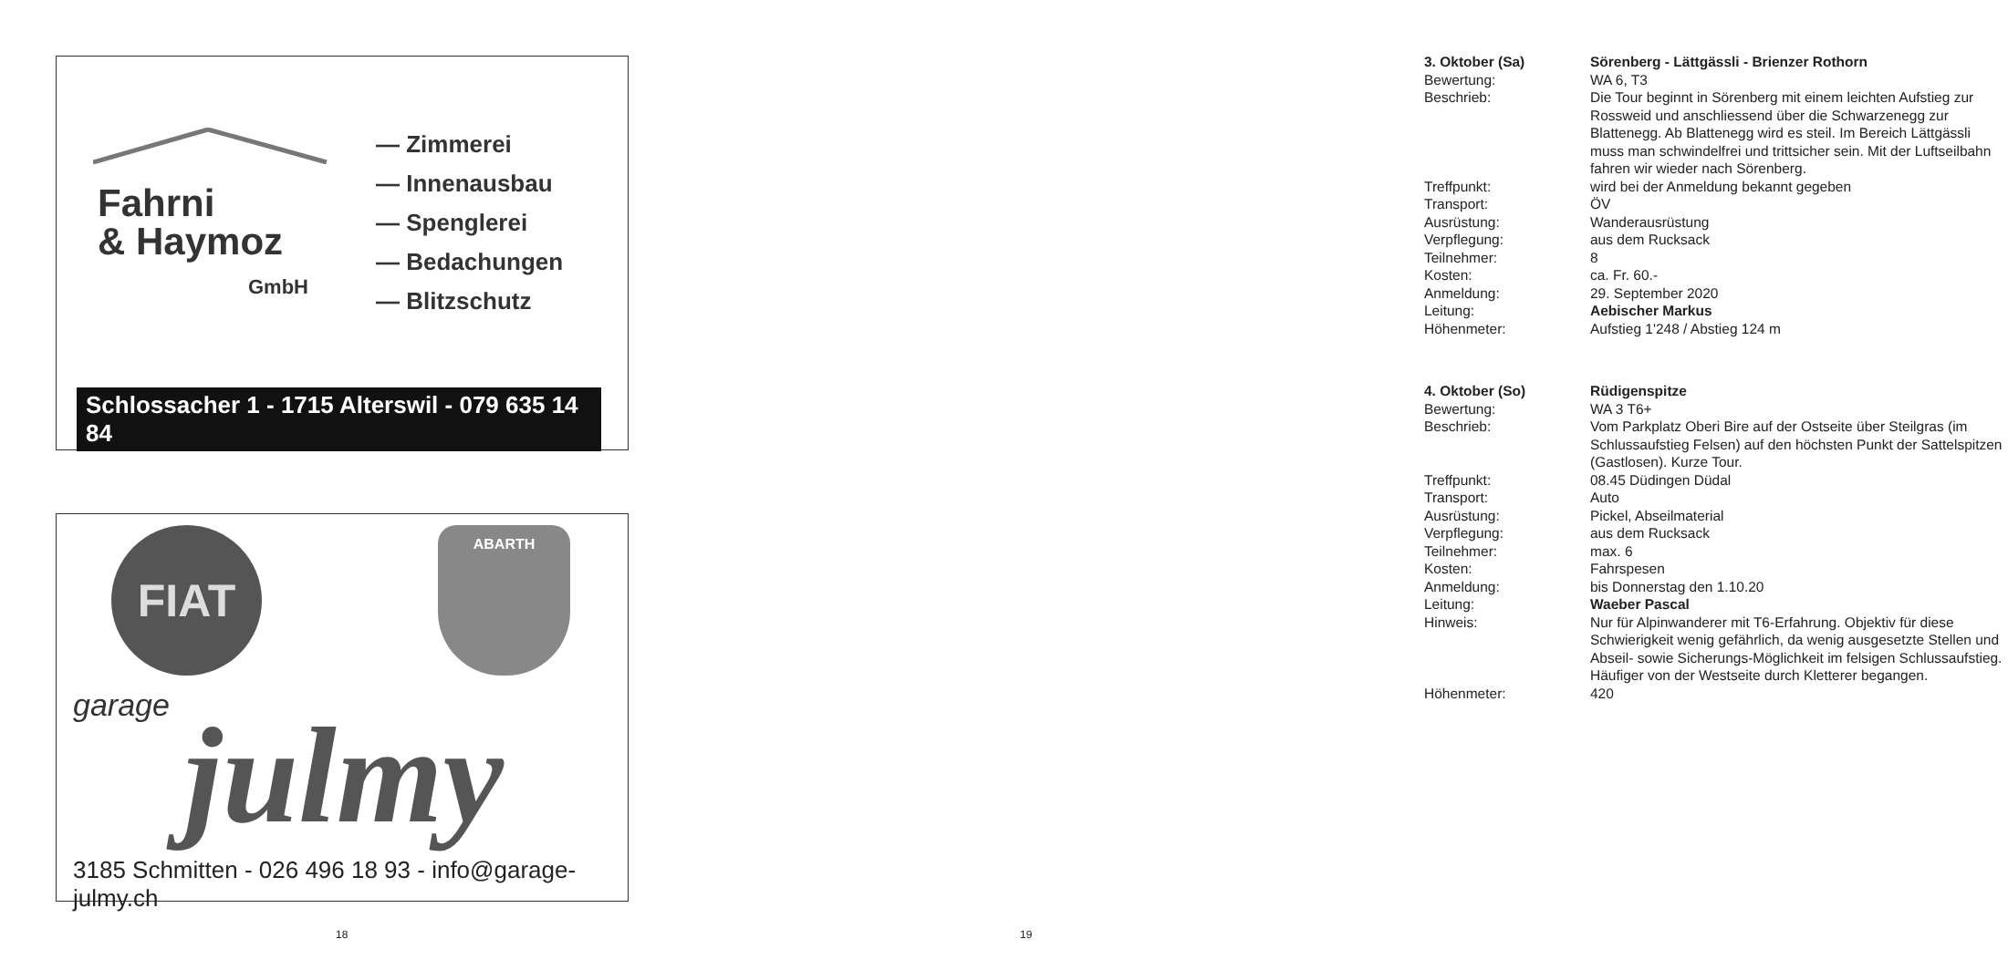Fahrni
& Haymoz
GmbH
— Zimmerei
— Innenausbau
— Spenglerei
— Bedachungen
— Blitzschutz
Schlossacher 1 - 1715 Alterswil - 079 635 14 84
FIAT ABARTH
garage julmy
3185 Schmitten - 026 496 18 93 - info@garage-julmy.ch
18
3. Oktober (Sa) Sörenberg - Lättgässli - Brienzer Rothorn
Bewertung: WA 6, T3
Beschrieb: Die Tour beginnt in Sörenberg mit einem leichten Aufstieg zur Rossweid und anschliessend über die Schwarzenegg zur Blattenegg. Ab Blattenegg wird es steil. Im Bereich Lättgässli muss man schwindelfrei und trittsicher sein. Mit der Luftseilbahn fahren wir wieder nach Sörenberg.
Treffpunkt: wird bei der Anmeldung bekannt gegeben
Transport: ÖV
Ausrüstung: Wanderausrüstung
Verpflegung: aus dem Rucksack
Teilnehmer: 8
Kosten: ca. Fr. 60.-
Anmeldung: 29. September 2020
Leitung: Aebischer Markus
Höhenmeter: Aufstieg 1'248 / Abstieg 124 m
4. Oktober (So) Rüdigenspitze
Bewertung: WA 3 T6+
Beschrieb: Vom Parkplatz Oberi Bire auf der Ostseite über Steilgras (im Schlussaufstieg Felsen) auf den höchsten Punkt der Sattelspitzen (Gastlosen). Kurze Tour.
Treffpunkt: 08.45 Düdingen Düdal
Transport: Auto
Ausrüstung: Pickel, Abseilmaterial
Verpflegung: aus dem Rucksack
Teilnehmer: max. 6
Kosten: Fahrspesen
Anmeldung: bis Donnerstag den 1.10.20
Leitung: Waeber Pascal
Hinweis: Nur für Alpinwanderer mit T6-Erfahrung. Objektiv für diese Schwierigkeit wenig gefährlich, da wenig ausgesetzte Stellen und Abseil- sowie Sicherungs-Möglichkeit im felsigen Schlussaufstieg. Häufiger von der Westseite durch Kletterer begangen.
Höhenmeter: 420
19